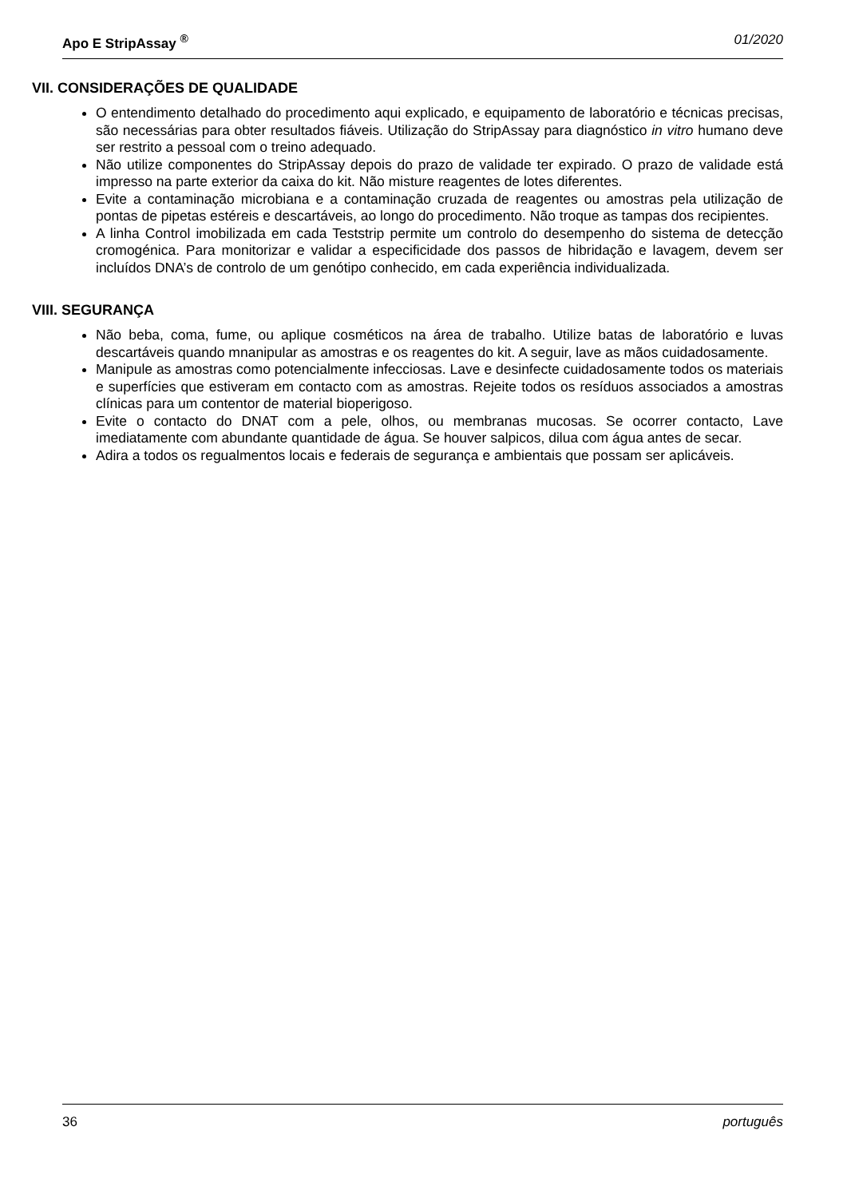Apo E StripAssay <sup>®</sup> 01/2020
VII. CONSIDERAÇÕES DE QUALIDADE
O entendimento detalhado do procedimento aqui explicado, e equipamento de laboratório e técnicas precisas, são necessárias para obter resultados fiáveis. Utilização do StripAssay para diagnóstico in vitro humano deve ser restrito a pessoal com o treino adequado.
Não utilize componentes do StripAssay depois do prazo de validade ter expirado. O prazo de validade está impresso na parte exterior da caixa do kit. Não misture reagentes de lotes diferentes.
Evite a contaminação microbiana e a contaminação cruzada de reagentes ou amostras pela utilização de pontas de pipetas estéreis e descartáveis, ao longo do procedimento. Não troque as tampas dos recipientes.
A linha Control imobilizada em cada Teststrip permite um controlo do desempenho do sistema de detecção cromogénica. Para monitorizar e validar a especificidade dos passos de hibridação e lavagem, devem ser incluídos DNA’s de controlo de um genótipo conhecido, em cada experiência individualizada.
VIII. SEGURANÇA
Não beba, coma, fume, ou aplique cosméticos na área de trabalho. Utilize batas de laboratório e luvas descartáveis quando mnanipular as amostras e os reagentes do kit. A seguir, lave as mãos cuidadosamente.
Manipule as amostras como potencialmente infecciosas. Lave e desinfecte cuidadosamente todos os materiais e superfícies que estiveram em contacto com as amostras. Rejeite todos os resíduos associados a amostras clínicas para um contentor de material bioperigoso.
Evite o contacto do DNAT com a pele, olhos, ou membranas mucosas. Se ocorrer contacto, Lave imediatamente com abundante quantidade de água. Se houver salpicos, dilua com água antes de secar.
Adira a todos os regualmentos locais e federais de segurança e ambientais que possam ser aplicáveis.
36 português